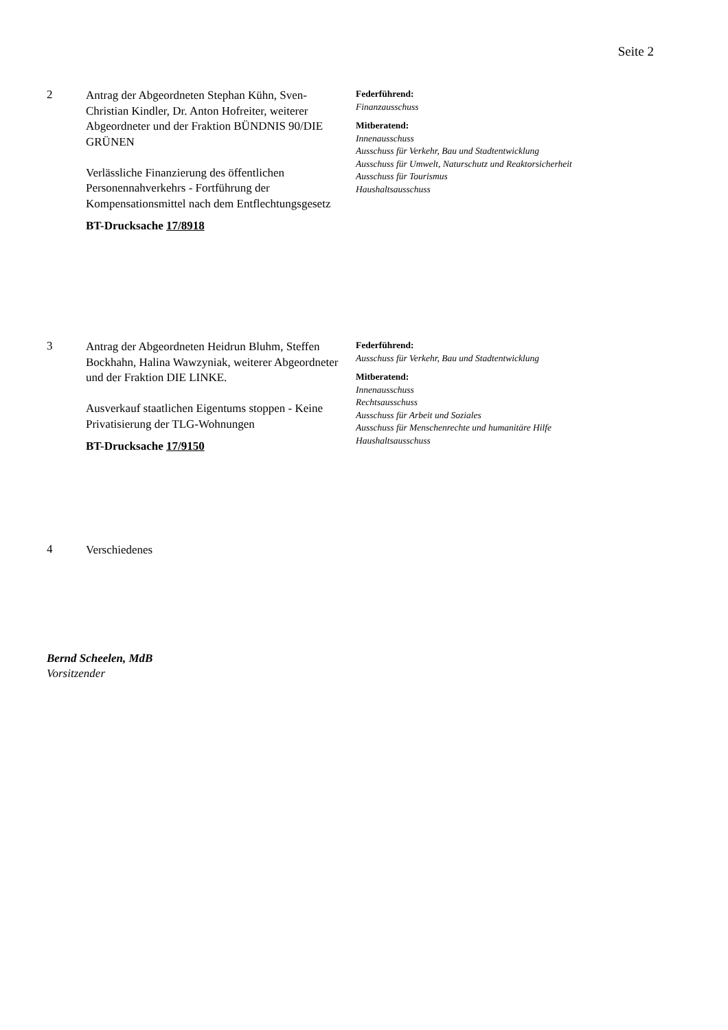Seite 2
2
Antrag der Abgeordneten Stephan Kühn, Sven-Christian Kindler, Dr. Anton Hofreiter, weiterer Abgeordneter und der Fraktion BÜNDNIS 90/DIE GRÜNEN
Verlässliche Finanzierung des öffentlichen Personennahverkehrs - Fortführung der Kompensationsmittel nach dem Entflechtungsgesetz
BT-Drucksache 17/8918
Federführend:
Finanzausschuss
Mitberatend:
Innenausschuss
Ausschuss für Verkehr, Bau und Stadtentwicklung
Ausschuss für Umwelt, Naturschutz und Reaktorsicherheit
Ausschuss für Tourismus
Haushaltsausschuss
3
Antrag der Abgeordneten Heidrun Bluhm, Steffen Bockhahn, Halina Wawzyniak, weiterer Abgeordneter und der Fraktion DIE LINKE.
Ausverkauf staatlichen Eigentums stoppen - Keine Privatisierung der TLG-Wohnungen
BT-Drucksache 17/9150
Federführend:
Ausschuss für Verkehr, Bau und Stadtentwicklung
Mitberatend:
Innenausschuss
Rechtsausschuss
Ausschuss für Arbeit und Soziales
Ausschuss für Menschenrechte und humanitäre Hilfe
Haushaltsausschuss
4
Verschiedenes
Bernd Scheelen, MdB
Vorsitzender